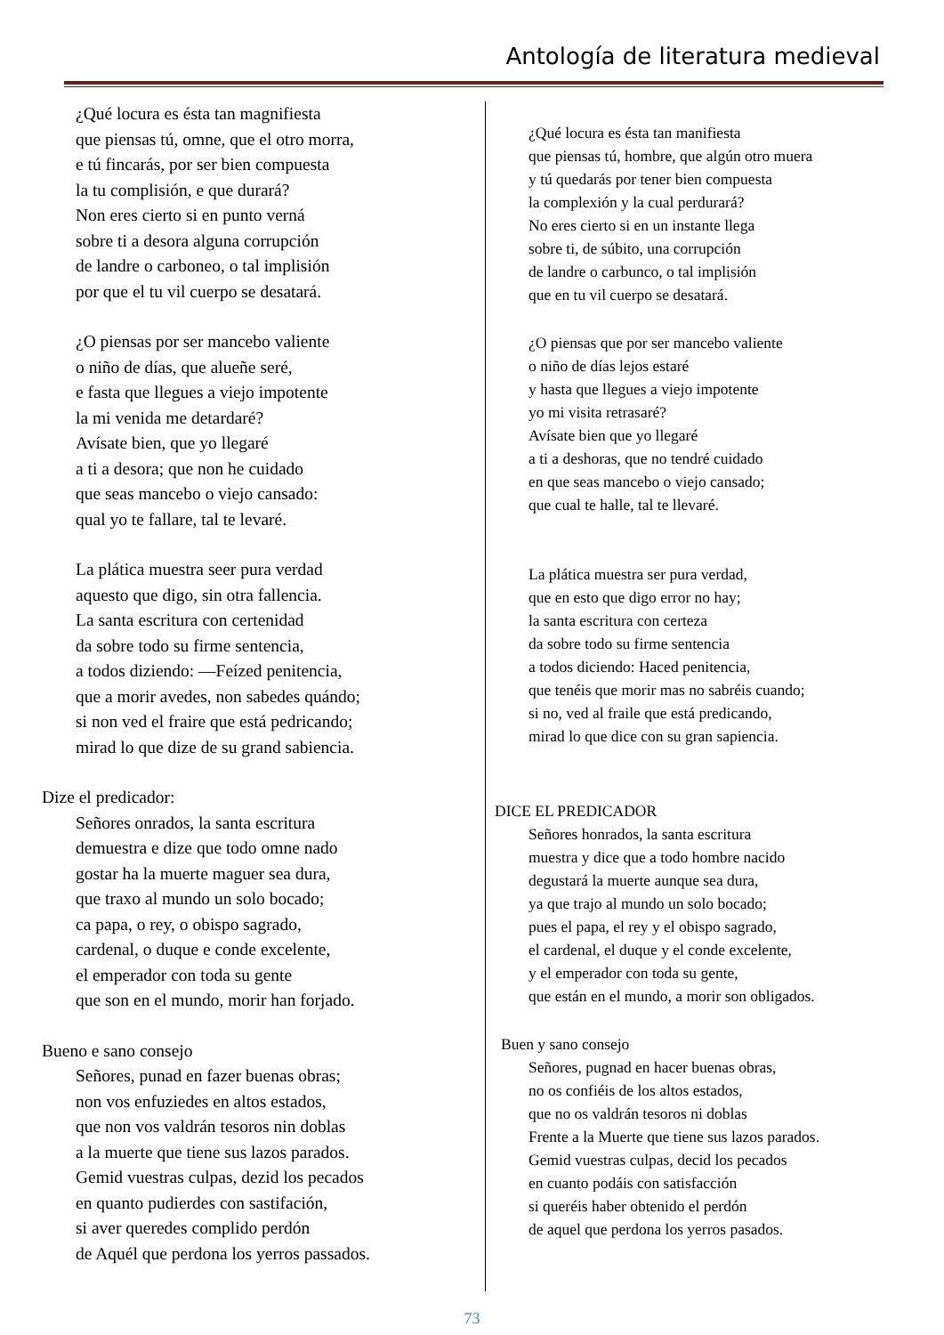Antología de literatura medieval
¿Qué locura es ésta tan magnifiesta
que piensas tú, omne, que el otro morra,
e tú fincarás, por ser bien compuesta
la tu complisión, e que durará?
Non eres cierto si en punto verná
sobre ti a desora alguna corrupción
de landre o carboneo, o tal implisión
por que el tu vil cuerpo se desatará.
¿O piensas por ser mancebo valiente
o niño de días, que alueñe seré,
e fasta que llegues a viejo impotente
la mi venida me detardaré?
Avísate bien, que yo llegaré
a ti a desora; que non he cuidado
que seas mancebo o viejo cansado:
qual yo te fallare, tal te levaré.
La plática muestra seer pura verdad
aquesto que digo, sin otra fallencia.
La santa escritura con certenidad
da sobre todo su firme sentencia,
a todos diziendo: —Feízed penitencia,
que a morir avedes, non sabedes quándo;
si non ved el fraire que está pedricando;
mirad lo que dize de su grand sabiencia.
Dize el predicador:
Señores onrados, la santa escritura
demuestra e dize que todo omne nado
gostar ha la muerte maguer sea dura,
que traxo al mundo un solo bocado;
ca papa, o rey, o obispo sagrado,
cardenal, o duque e conde excelente,
el emperador con toda su gente
que son en el mundo, morir han forjado.
Bueno e sano consejo
Señores, punad en fazer buenas obras;
non vos enfuziedes en altos estados,
que non vos valdrán tesoros nin doblas
a la muerte que tiene sus lazos parados.
Gemid vuestras culpas, dezid los pecados
en quanto pudierdes con sastifación,
si aver queredes complido perdón
de Aquél que perdona los yerros passados.
¿Qué locura es ésta tan manifiesta
que piensas tú, hombre, que algún otro muera
y tú quedarás por tener bien compuesta
la complexión y la cual perdurará?
No eres cierto si en un instante llega
sobre ti, de súbito, una corrupción
de landre o carbunco, o tal implisión
que en tu vil cuerpo se desatará.
¿O piensas que por ser mancebo valiente
o niño de días lejos estaré
y hasta que llegues a viejo impotente
yo mi visita retrasaré?
Avísate bien que yo llegaré
a ti a deshoras, que no tendré cuidado
en que seas mancebo o viejo cansado;
que cual te halle, tal te llevaré.
La plática muestra ser pura verdad,
que en esto que digo error no hay;
la santa escritura con certeza
da sobre todo su firme sentencia
a todos diciendo: Haced penitencia,
que tenéis que morir mas no sabréis cuando;
si no, ved al fraile que está predicando,
mirad lo que dice con su gran sapiencia.
DICE EL PREDICADOR
Señores honrados, la santa escritura
muestra y dice que a todo hombre nacido
degustará la muerte aunque sea dura,
ya que trajo al mundo un solo bocado;
pues el papa, el rey y el obispo sagrado,
el cardenal, el duque y el conde excelente,
y el emperador con toda su gente,
que están en el mundo, a morir son obligados.
Buen y sano consejo
Señores, pugnad en hacer buenas obras,
no os confiéis de los altos estados,
que no os valdrán tesoros ni doblas
Frente a la Muerte que tiene sus lazos parados.
Gemid vuestras culpas, decid los pecados
en cuanto podáis con satisfacción
si queréis haber obtenido el perdón
de aquel que perdona los yerros pasados.
73